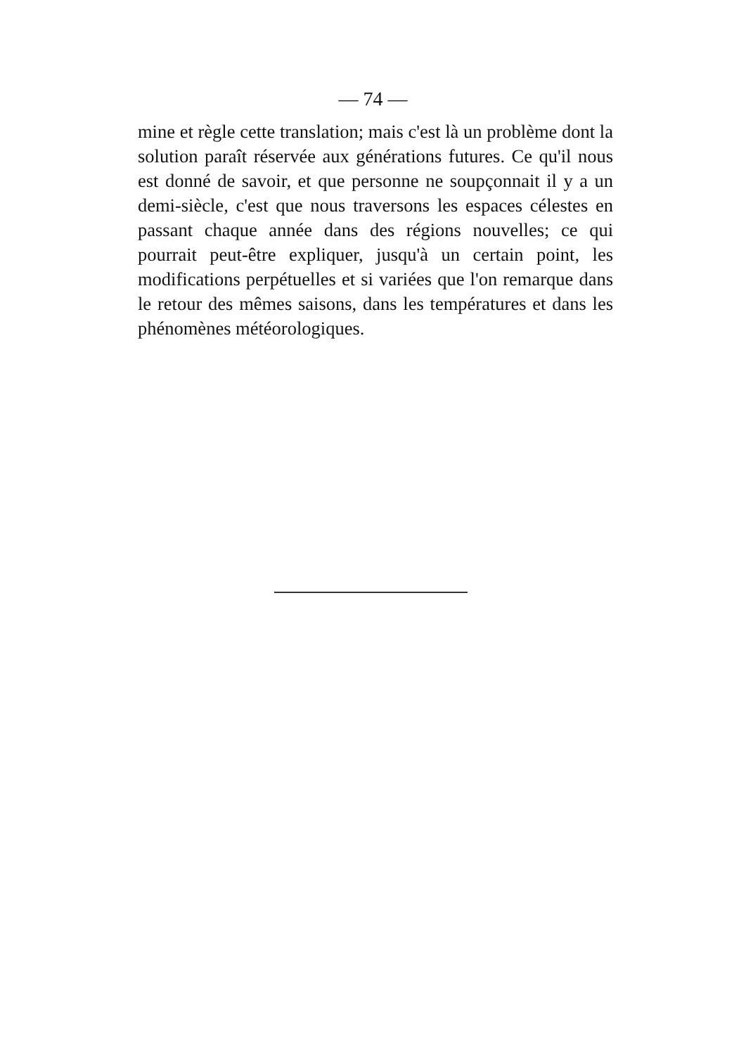— 74 —
mine et règle cette translation; mais c'est là un problème dont la solution paraît réservée aux générations futures. Ce qu'il nous est donné de savoir, et que personne ne soupçonnait il y a un demi-siècle, c'est que nous traversons les espaces célestes en passant chaque année dans des régions nouvelles; ce qui pourrait peut-être expliquer, jusqu'à un certain point, les modifications perpétuelles et si variées que l'on remarque dans le retour des mêmes saisons, dans les températures et dans les phénomènes météorologiques.